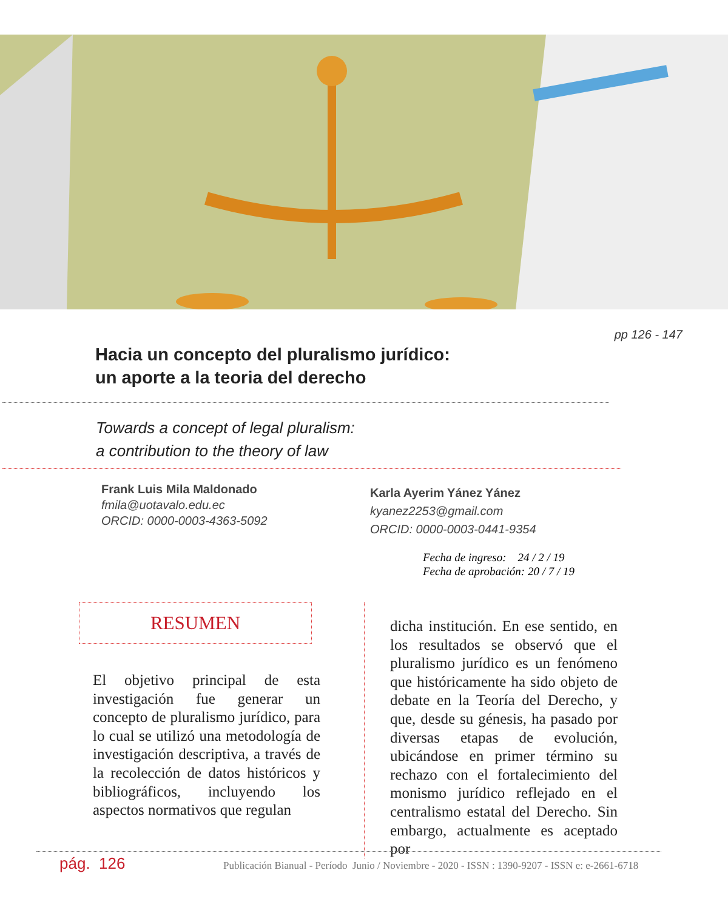pp 126 - 147
Hacia un concepto del pluralismo jurídico:
un aporte a la teoria del derecho
Towards a concept of legal pluralism:
a contribution to the theory of law
Frank Luis Mila Maldonado
fmila@uotavalo.edu.ec
ORCID: 0000-0003-4363-5092
Karla Ayerim Yánez Yánez
kyanez2253@gmail.com
ORCID: 0000-0003-0441-9354
Fecha de ingreso: 24 / 2 / 19
Fecha de aprobación: 20 / 7 / 19
RESUMEN
El objetivo principal de esta investigación fue generar un concepto de pluralismo jurídico, para lo cual se utilizó una metodología de investigación descriptiva, a través de la recolección de datos históricos y bibliográficos, incluyendo los aspectos normativos que regulan
dicha institución. En ese sentido, en los resultados se observó que el pluralismo jurídico es un fenómeno que históricamente ha sido objeto de debate en la Teoría del Derecho, y que, desde su génesis, ha pasado por diversas etapas de evolución, ubicándose en primer término su rechazo con el fortalecimiento del monismo jurídico reflejado en el centralismo estatal del Derecho. Sin embargo, actualmente es aceptado por
pág. 126 Publicación Bianual - Período Junio / Noviembre - 2020 - ISSN : 1390-9207 - ISSN e: e-2661-6718